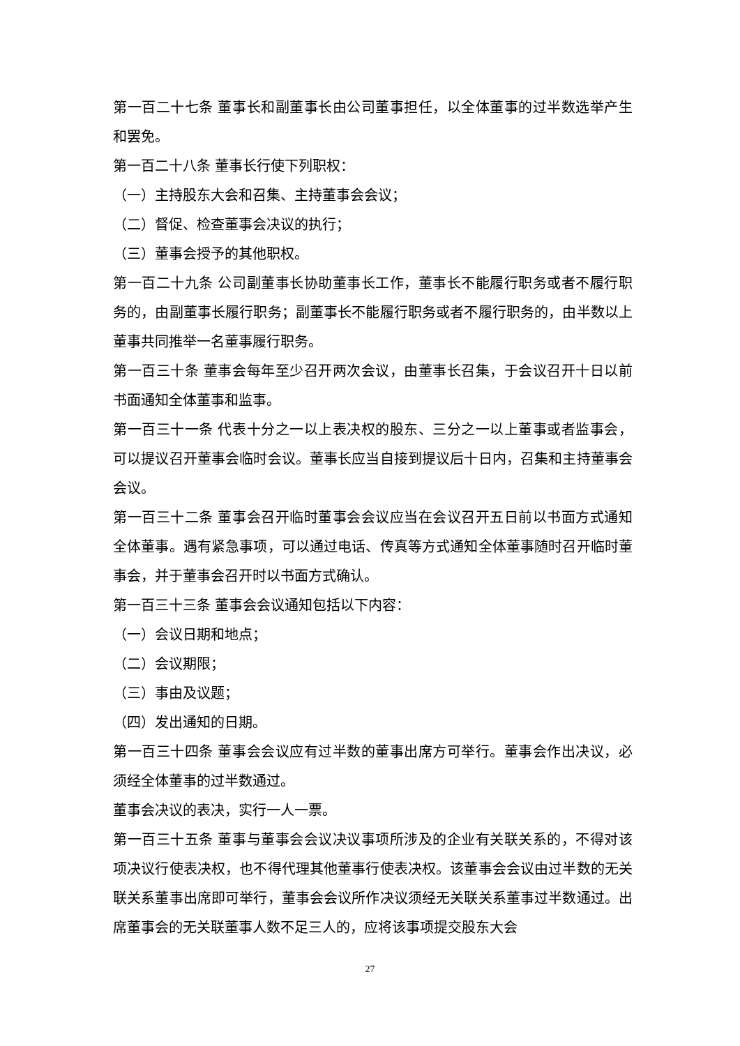第一百二十七条 董事长和副董事长由公司董事担任，以全体董事的过半数选举产生和罢免。
第一百二十八条 董事长行使下列职权：
（一）主持股东大会和召集、主持董事会会议；
（二）督促、检查董事会决议的执行；
（三）董事会授予的其他职权。
第一百二十九条 公司副董事长协助董事长工作，董事长不能履行职务或者不履行职务的，由副董事长履行职务；副董事长不能履行职务或者不履行职务的，由半数以上董事共同推举一名董事履行职务。
第一百三十条 董事会每年至少召开两次会议，由董事长召集，于会议召开十日以前书面通知全体董事和监事。
第一百三十一条 代表十分之一以上表决权的股东、三分之一以上董事或者监事会，可以提议召开董事会临时会议。董事长应当自接到提议后十日内，召集和主持董事会会议。
第一百三十二条 董事会召开临时董事会会议应当在会议召开五日前以书面方式通知全体董事。遇有紧急事项，可以通过电话、传真等方式通知全体董事随时召开临时董事会，并于董事会召开时以书面方式确认。
第一百三十三条 董事会会议通知包括以下内容：
（一）会议日期和地点；
（二）会议期限；
（三）事由及议题；
（四）发出通知的日期。
第一百三十四条 董事会会议应有过半数的董事出席方可举行。董事会作出决议，必须经全体董事的过半数通过。
董事会决议的表决，实行一人一票。
第一百三十五条 董事与董事会会议决议事项所涉及的企业有关联关系的，不得对该项决议行使表决权，也不得代理其他董事行使表决权。该董事会会议由过半数的无关联关系董事出席即可举行，董事会会议所作决议须经无关联关系董事过半数通过。出席董事会的无关联董事人数不足三人的，应将该事项提交股东大会
27